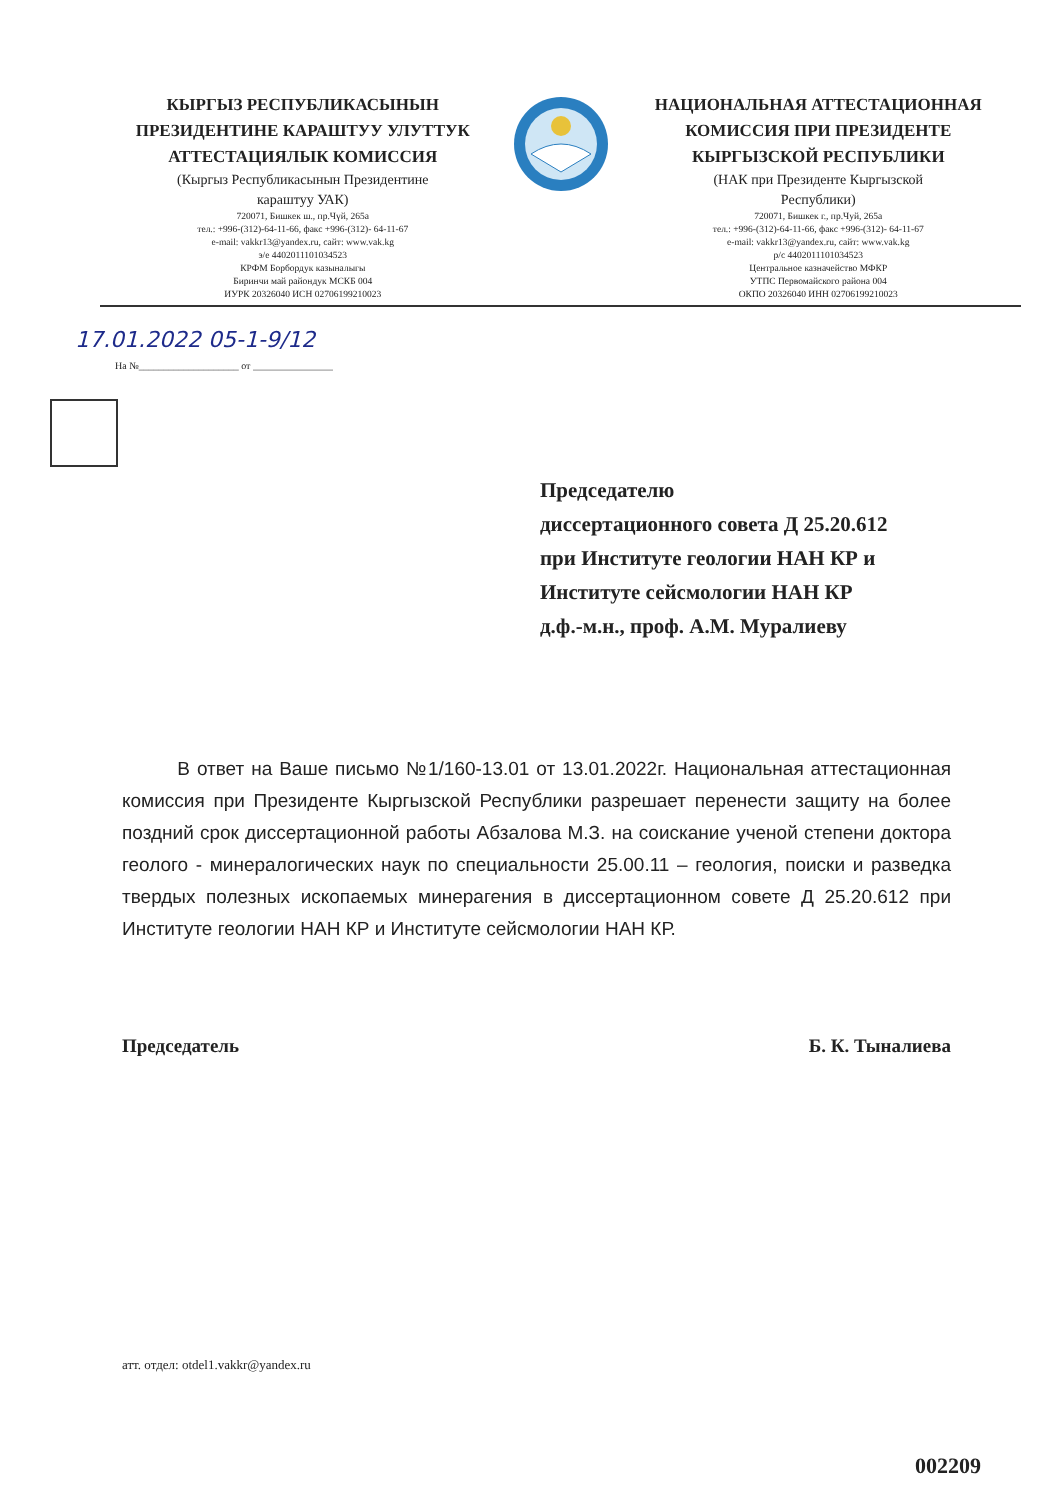КЫРГЫЗ РЕСПУБЛИКАСЫНЫН
ПРЕЗИДЕНТИНЕ КАРАШТУУ УЛУТТУК
АТТЕСТАЦИЯЛЫК КОМИССИЯ
(Кыргыз Республикасынын Президентине
караштуу УАК)
720071, Бишкек ш., пр.Чүй, 265а
тел.: +996-(312)-64-11-66, факс +996-(312)- 64-11-67
e-mail: vakkr13@yandex.ru, сайт: www.vak.kg
э/е 4402011101034523
КРФМ Борбордук казыналыгы
Биринчи май райондук МСКБ 004
ИУРК 20326040 ИСН 02706199210023
НАЦИОНАЛЬНАЯ АТТЕСТАЦИОННАЯ
КОМИССИЯ ПРИ ПРЕЗИДЕНТЕ
КЫРГЫЗСКОЙ РЕСПУБЛИКИ
(НАК при Президенте Кыргызской
Республики)
720071, Бишкек г., пр.Чуй, 265а
тел.: +996-(312)-64-11-66, факс +996-(312)- 64-11-67
e-mail: vakkr13@yandex.ru, сайт: www.vak.kg
р/с 4402011101034523
Центральное казначейство МФКР
УТПС Первомайского района 004
ОКПО 20326040 ИНН 02706199210023
17.01.2022 05-1-9/12
На №____________________ от ________________
Председателю
диссертационного совета Д 25.20.612
при Институте геологии НАН КР и
Институте сейсмологии НАН КР
д.ф.-м.н., проф. А.М. Муралиеву
В ответ на Ваше письмо №1/160-13.01 от 13.01.2022г. Национальная аттестационная комиссия при Президенте Кыргызской Республики разрешает перенести защиту на более поздний срок диссертационной работы Абзалова М.З. на соискание ученой степени доктора геолого - минералогических наук по специальности 25.00.11 – геология, поиски и разведка твердых полезных ископаемых минерагения в диссертационном совете Д 25.20.612 при Институте геологии НАН КР и Институте сейсмологии НАН КР.
Председатель Б. К. Тыналиева
атт. отдел: otdel1.vakkr@yandex.ru
002209